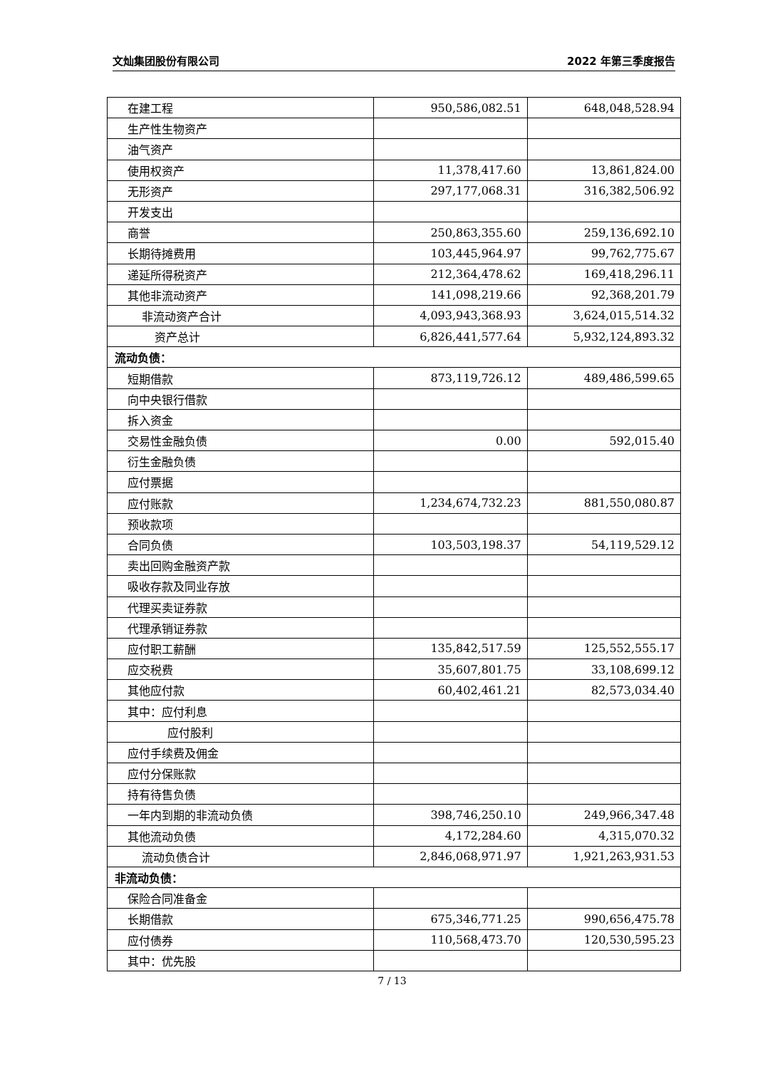文灿集团股份有限公司 2022 年第三季度报告
| 在建工程 | 950,586,082.51 | 648,048,528.94 |
| 生产性生物资产 | | |
| 油气资产 | | |
| 使用权资产 | 11,378,417.60 | 13,861,824.00 |
| 无形资产 | 297,177,068.31 | 316,382,506.92 |
| 开发支出 | | |
| 商誉 | 250,863,355.60 | 259,136,692.10 |
| 长期待摊费用 | 103,445,964.97 | 99,762,775.67 |
| 递延所得税资产 | 212,364,478.62 | 169,418,296.11 |
| 其他非流动资产 | 141,098,219.66 | 92,368,201.79 |
| 非流动资产合计 | 4,093,943,368.93 | 3,624,015,514.32 |
| 资产总计 | 6,826,441,577.64 | 5,932,124,893.32 |
| 流动负债： | | |
| 短期借款 | 873,119,726.12 | 489,486,599.65 |
| 向中央银行借款 | | |
| 拆入资金 | | |
| 交易性金融负债 | 0.00 | 592,015.40 |
| 衍生金融负债 | | |
| 应付票据 | | |
| 应付账款 | 1,234,674,732.23 | 881,550,080.87 |
| 预收款项 | | |
| 合同负债 | 103,503,198.37 | 54,119,529.12 |
| 卖出回购金融资产款 | | |
| 吸收存款及同业存放 | | |
| 代理买卖证券款 | | |
| 代理承销证券款 | | |
| 应付职工薪酬 | 135,842,517.59 | 125,552,555.17 |
| 应交税费 | 35,607,801.75 | 33,108,699.12 |
| 其他应付款 | 60,402,461.21 | 82,573,034.40 |
| 其中：应付利息 | | |
| 应付股利 | | |
| 应付手续费及佣金 | | |
| 应付分保账款 | | |
| 持有待售负债 | | |
| 一年内到期的非流动负债 | 398,746,250.10 | 249,966,347.48 |
| 其他流动负债 | 4,172,284.60 | 4,315,070.32 |
| 流动负债合计 | 2,846,068,971.97 | 1,921,263,931.53 |
| 非流动负债： | | |
| 保险合同准备金 | | |
| 长期借款 | 675,346,771.25 | 990,656,475.78 |
| 应付债券 | 110,568,473.70 | 120,530,595.23 |
| 其中：优先股 | | |
7 / 13